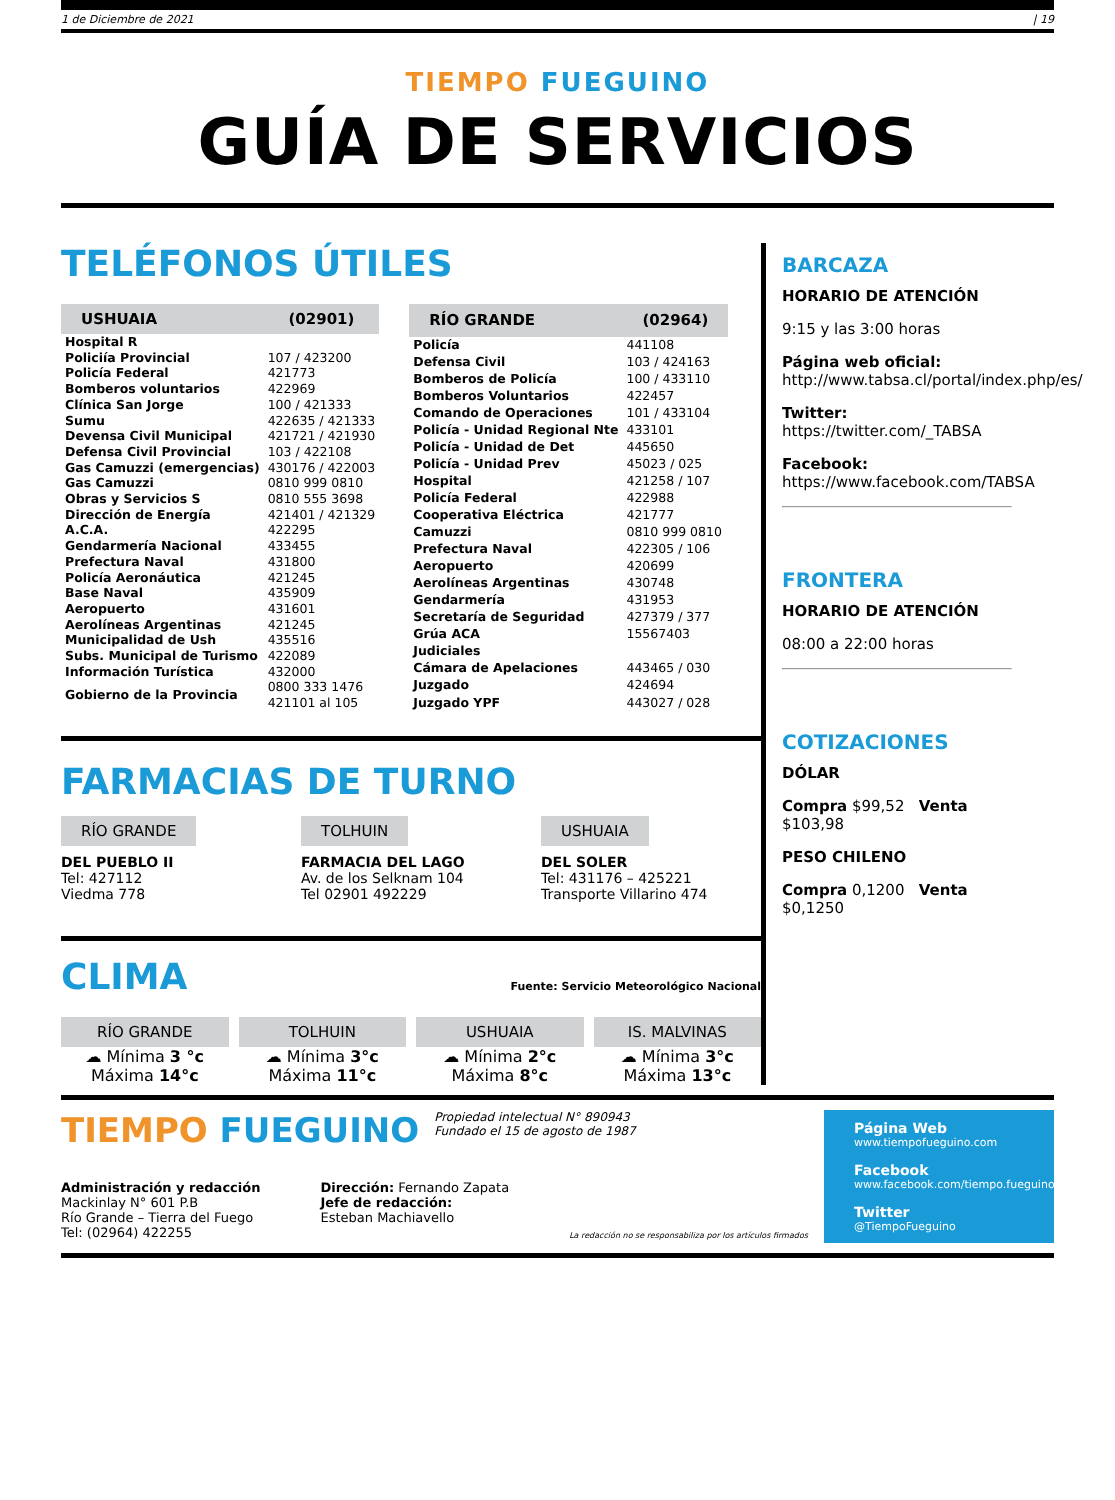1 de Diciembre de 2021 | 19
TIEMPO FUEGUINO
GUÍA DE SERVICIOS
TELÉFONOS ÚTILES
| USHUAIA | (02901) |
| --- | --- |
| Hospital R | |
| Policiía Provincial | 107 / 423200 |
| Policía Federal | 421773 |
| Bomberos voluntarios | 422969 |
| Clínica San Jorge | 100 / 421333 |
| Sumu | 422635 / 421333 |
| Devensa Civil Municipal | 421721 / 421930 |
| Defensa Civil Provincial | 103 / 422108 |
| Gas Camuzzi (emergencias) | 430176 / 422003 |
| Gas Camuzzi | 0810 999 0810 |
| Obras y Servicios S | 0810 555 3698 |
| Dirección de Energía | 421401 / 421329 |
| A.C.A. | 422295 |
| Gendarmería Nacional | 433455 |
| Prefectura Naval | 431800 |
| Policía Aeronáutica | 421245 |
| Base Naval | 435909 |
| Aeropuerto | 431601 |
| Aerolíneas Argentinas | 421245 |
| Municipalidad de Ush | 435516 |
| Subs. Municipal de Turismo | 422089 |
| Información Turística | 432000 |
| Gobierno de la Provincia | 0800 333 1476 421101 al 105 |
| RÍO GRANDE | (02964) |
| --- | --- |
| Policía | 441108 |
| Defensa Civil | 103 / 424163 |
| Bomberos de Policía | 100 / 433110 |
| Bomberos Voluntarios | 422457 |
| Comando de Operaciones | 101 / 433104 |
| Policía - Unidad Regional Nte | 433101 |
| Policía - Unidad de Det | 445650 |
| Policía - Unidad Prev | 45023 / 025 |
| Hospital | 421258 / 107 |
| Policía Federal | 422988 |
| Cooperativa Eléctrica | 421777 |
| Camuzzi | 0810 999 0810 |
| Prefectura Naval | 422305 / 106 |
| Aeropuerto | 420699 |
| Aerolíneas Argentinas | 430748 |
| Gendarmería | 431953 |
| Secretaría de Seguridad | 427379 / 377 |
| Grúa ACA | 15567403 |
| Judiciales | |
| Cámara de Apelaciones | 443465 / 030 |
| Juzgado | 424694 |
| Juzgado YPF | 443027 / 028 |
FARMACIAS DE TURNO
RÍO GRANDE
DEL PUEBLO II
Tel: 427112
Viedma 778
TOLHUIN
FARMACIA DEL LAGO
Av. de los Selknam 104
Tel 02901 492229
USHUAIA
DEL SOLER
Tel: 431176 – 425221
Transporte Villarino 474
CLIMA
Fuente: Servicio Meteorológico Nacional
RÍO GRANDE
☁ Mínima 3 °c
Máxima 14°c
TOLHUIN
☁ Mínima 3°c
Máxima 11°c
USHUAIA
☁ Mínima 2°c
Máxima 8°c
IS. MALVINAS
☁ Mínima 3°c
Máxima 13°c
BARCAZA
HORARIO DE ATENCIÓN
9:15 y las 3:00 horas
Página web oficial:
http://www.tabsa.cl/portal/index.php/es/
Twitter:
https://twitter.com/_TABSA
Facebook:
https://www.facebook.com/TABSA
FRONTERA
HORARIO DE ATENCIÓN
08:00 a 22:00 horas
COTIZACIONES
DÓLAR
Compra $99,52 Venta $103,98
PESO CHILENO
Compra 0,1200 Venta $0,1250
TIEMPO FUEGUINO Propiedad intelectual N° 890943
Fundado el 15 de agosto de 1987
Administración y redacción
Mackinlay N° 601 P.B
Río Grande – Tierra del Fuego
Tel: (02964) 422255
Dirección: Fernando Zapata
Jefe de redacción:
Esteban Machiavello
La redacción no se responsabiliza por los artículos firmados
Página Web
www.tiempofueguino.com
Facebook
www.facebook.com/tiempo.fueguino
Twitter
@TiempoFueguino